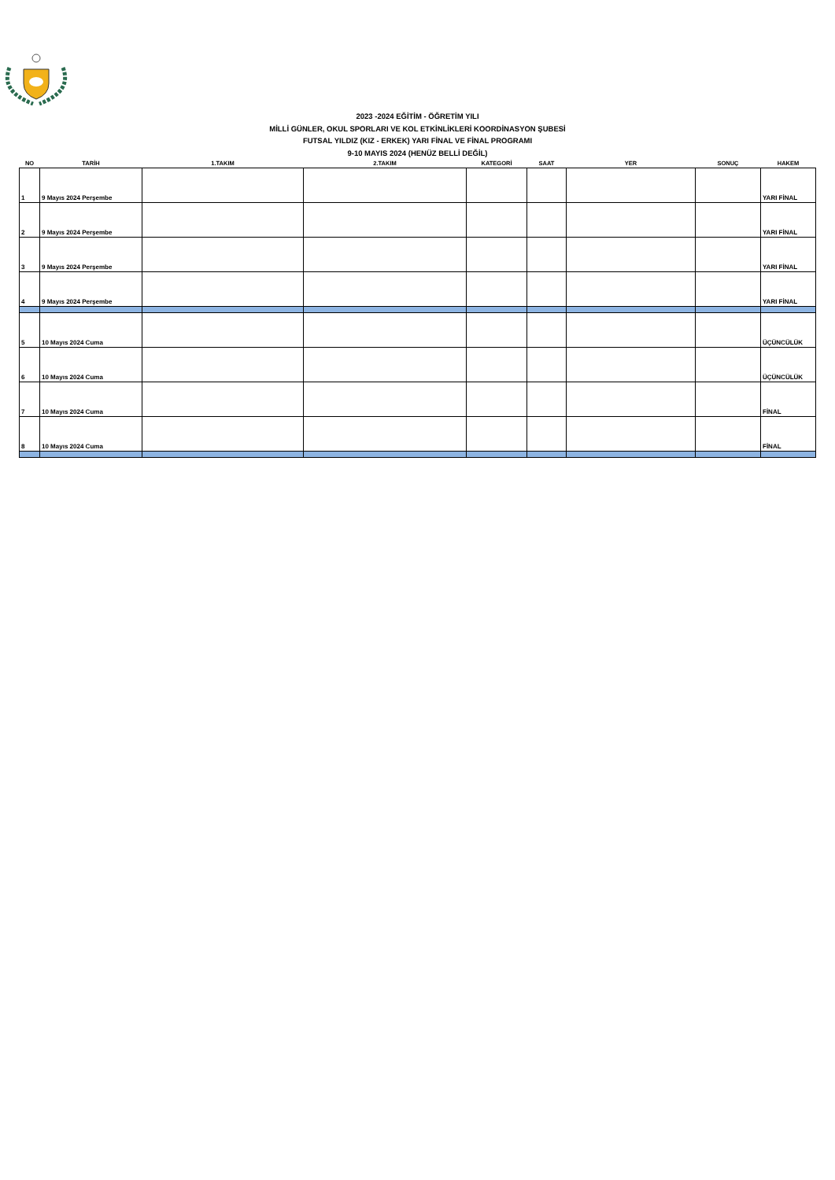2023 -2024 EĞİTİM - ÖĞRETİM YILI
MİLLİ GÜNLER, OKUL SPORLARI VE KOL ETKİNLİKLERİ KOORDİNASYON ŞUBESİ
FUTSAL YILDIZ (KIZ - ERKEK) YARI FİNAL VE FİNAL PROGRAMI
9-10 MAYIS 2024 (HENÜZ BELLİ DEĞİL)
| NO | TARİH | 1.TAKIM | 2.TAKIM | KATEGORİ | SAAT | YER | SONUÇ | HAKEM |
| --- | --- | --- | --- | --- | --- | --- | --- | --- |
| 1 | 9 Mayıs 2024 Perşembe | | | | | | | YARI FİNAL |
| 2 | 9 Mayıs 2024 Perşembe | | | | | | | YARI FİNAL |
| 3 | 9 Mayıs 2024 Perşembe | | | | | | | YARI FİNAL |
| 4 | 9 Mayıs 2024 Perşembe | | | | | | | YARI FİNAL |
| 5 | 10 Mayıs 2024 Cuma | | | | | | | ÜÇÜNCÜLÜK |
| 6 | 10 Mayıs 2024 Cuma | | | | | | | ÜÇÜNCÜLÜK |
| 7 | 10 Mayıs 2024 Cuma | | | | | | | FİNAL |
| 8 | 10 Mayıs 2024 Cuma | | | | | | | FİNAL |